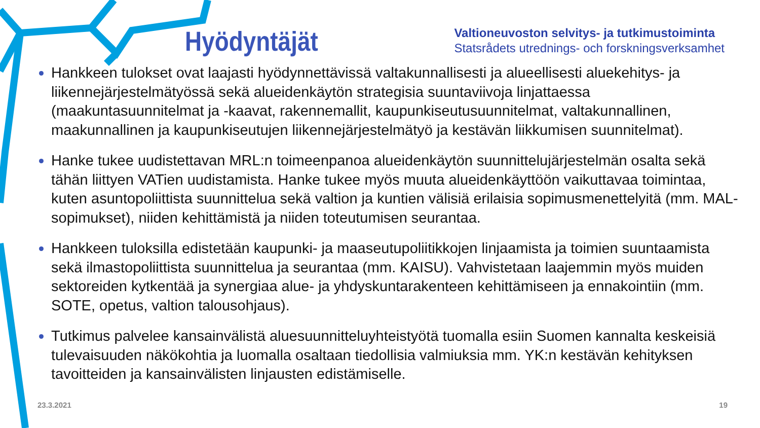Hyödyntäjät
Valtioneuvoston selvitys- ja tutkimustoiminta
Statsrådets utrednings- och forskningsverksamhet
Hankkeen tulokset ovat laajasti hyödynnettävissä valtakunnallisesti ja alueellisesti aluekehitys- ja liikennejärjestelmätyössä sekä alueidenkäytön strategisia suuntaviivoja linjattaessa (maakuntasuunnitelmat ja -kaavat, rakennemallit, kaupunkiseutusuunnitelmat, valtakunnallinen, maakunnallinen ja kaupunkiseutujen liikennejärjestelmätyö ja kestävän liikkumisen suunnitelmat).
Hanke tukee uudistettavan MRL:n toimeenpanoa alueidenkäytön suunnittelujärjestelmän osalta sekä tähän liittyen VATien uudistamista. Hanke tukee myös muuta alueidenkäyttöön vaikuttavaa toimintaa, kuten asuntopoliittista suunnittelua sekä valtion ja kuntien välisiä erilaisia sopimusmenettelyitä (mm. MAL-sopimukset), niiden kehittämistä ja niiden toteutumisen seurantaa.
Hankkeen tuloksilla edistetään kaupunki- ja maaseutupoliitikkojen linjaamista ja toimien suuntaamista sekä ilmastopoliittista suunnittelua ja seurantaa (mm. KAISU). Vahvistetaan laajemmin myös muiden sektoreiden kytkentää ja synergiaa alue- ja yhdyskuntarakenteen kehittämiseen ja ennakointiin (mm. SOTE, opetus, valtion talousohjaus).
Tutkimus palvelee kansainvälistä aluesuunnitteluyhteistyötä tuomalla esiin Suomen kannalta keskeisiä tulevaisuuden näkökohtia ja luomalla osaltaan tiedollisia valmiuksia mm. YK:n kestävän kehityksen tavoitteiden ja kansainvälisten linjausten edistämiselle.
23.3.2021 19